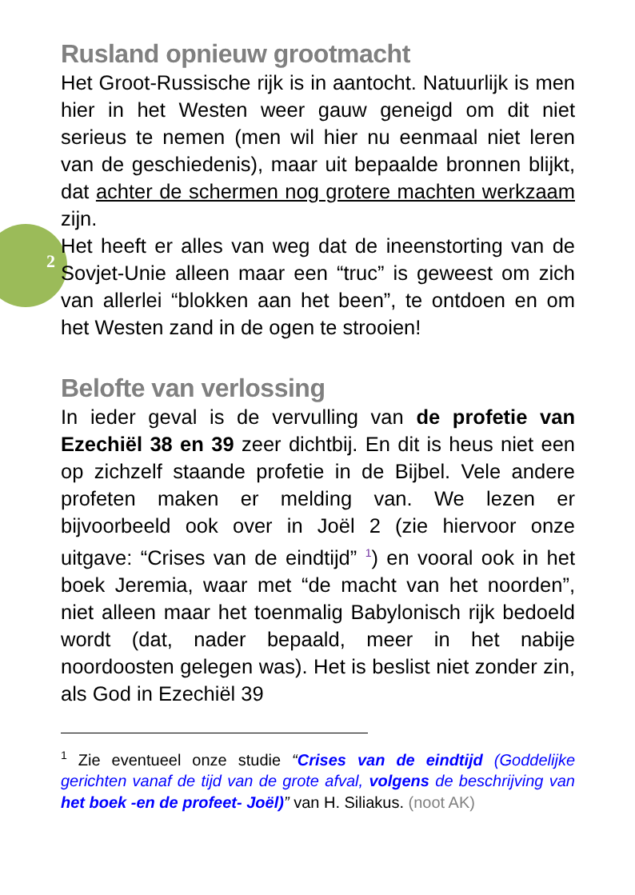2
Rusland opnieuw grootmacht
Het Groot-Russische rijk is in aantocht. Natuurlijk is men hier in het Westen weer gauw geneigd om dit niet serieus te nemen (men wil hier nu eenmaal niet leren van de geschiedenis), maar uit bepaalde bronnen blijkt, dat achter de schermen nog grotere machten werkzaam zijn.
Het heeft er alles van weg dat de ineenstorting van de Sovjet-Unie alleen maar een “truc” is geweest om zich van allerlei “blokken aan het been”, te ontdoen en om het Westen zand in de ogen te strooien!
Belofte van verlossing
In ieder geval is de vervulling van de profetie van Ezechiël 38 en 39 zeer dichtbij. En dit is heus niet een op zichzelf staande profetie in de Bijbel. Vele andere profeten maken er melding van. We lezen er bijvoorbeeld ook over in Joël 2 (zie hiervoor onze uitgave: “Crises van de eindtijd” <sup>1</sup>) en vooral ook in het boek Jeremia, waar met “de macht van het noorden”, niet alleen maar het toenmalig Babylonisch rijk bedoeld wordt (dat, nader bepaald, meer in het nabije noordoosten gelegen was). Het is beslist niet zonder zin, als God in Ezechiël 39
<sup>1</sup> Zie eventueel onze studie “Crises van de eindtijd (Goddelijke gerichten vanaf de tijd van de grote afval, volgens de beschrijving van het boek -en de profeet- Joël)” van H. Siliakus. (noot AK)